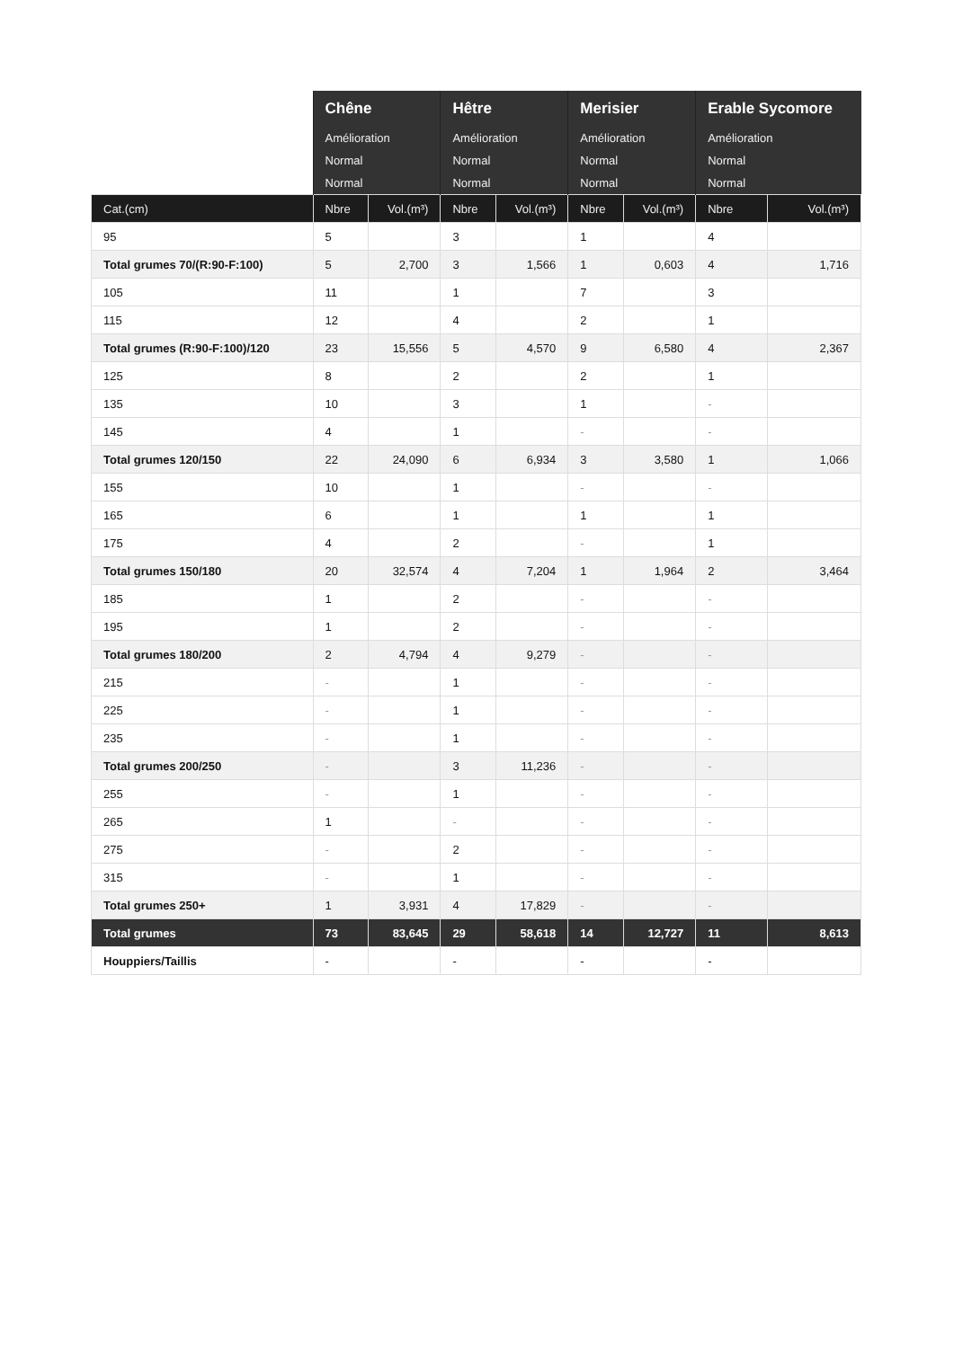| | Chêne | | Hêtre | | Merisier | | Erable Sycomore | |
| --- | --- | --- | --- | --- | --- | --- | --- | --- |
| | Amélioration | | Amélioration | | Amélioration | | Amélioration | |
| | Normal | | Normal | | Normal | | Normal | |
| | Normal | | Normal | | Normal | | Normal | |
| Cat.(cm) | Nbre | Vol.(m³) | Nbre | Vol.(m³) | Nbre | Vol.(m³) | Nbre | Vol.(m³) |
| 95 | 5 | | 3 | | 1 | | 4 | |
| Total grumes 70/(R:90-F:100) | 5 | 2,700 | 3 | 1,566 | 1 | 0,603 | 4 | 1,716 |
| 105 | 11 | | 1 | | 7 | | 3 | |
| 115 | 12 | | 4 | | 2 | | 1 | |
| Total grumes (R:90-F:100)/120 | 23 | 15,556 | 5 | 4,570 | 9 | 6,580 | 4 | 2,367 |
| 125 | 8 | | 2 | | 2 | | 1 | |
| 135 | 10 | | 3 | | 1 | | - | |
| 145 | 4 | | 1 | | - | | - | |
| Total grumes 120/150 | 22 | 24,090 | 6 | 6,934 | 3 | 3,580 | 1 | 1,066 |
| 155 | 10 | | 1 | | - | | - | |
| 165 | 6 | | 1 | | 1 | | 1 | |
| 175 | 4 | | 2 | | - | | 1 | |
| Total grumes 150/180 | 20 | 32,574 | 4 | 7,204 | 1 | 1,964 | 2 | 3,464 |
| 185 | 1 | | 2 | | - | | - | |
| 195 | 1 | | 2 | | - | | - | |
| Total grumes 180/200 | 2 | 4,794 | 4 | 9,279 | - | | - | |
| 215 | - | | 1 | | - | | - | |
| 225 | - | | 1 | | - | | - | |
| 235 | - | | 1 | | - | | - | |
| Total grumes 200/250 | - | | 3 | 11,236 | - | | - | |
| 255 | - | | 1 | | - | | - | |
| 265 | 1 | | - | | - | | - | |
| 275 | - | | 2 | | - | | - | |
| 315 | - | | 1 | | - | | - | |
| Total grumes 250+ | 1 | 3,931 | 4 | 17,829 | - | | - | |
| Total grumes | 73 | 83,645 | 29 | 58,618 | 14 | 12,727 | 11 | 8,613 |
| Houppiers/Taillis | - | | - | | - | | - | |